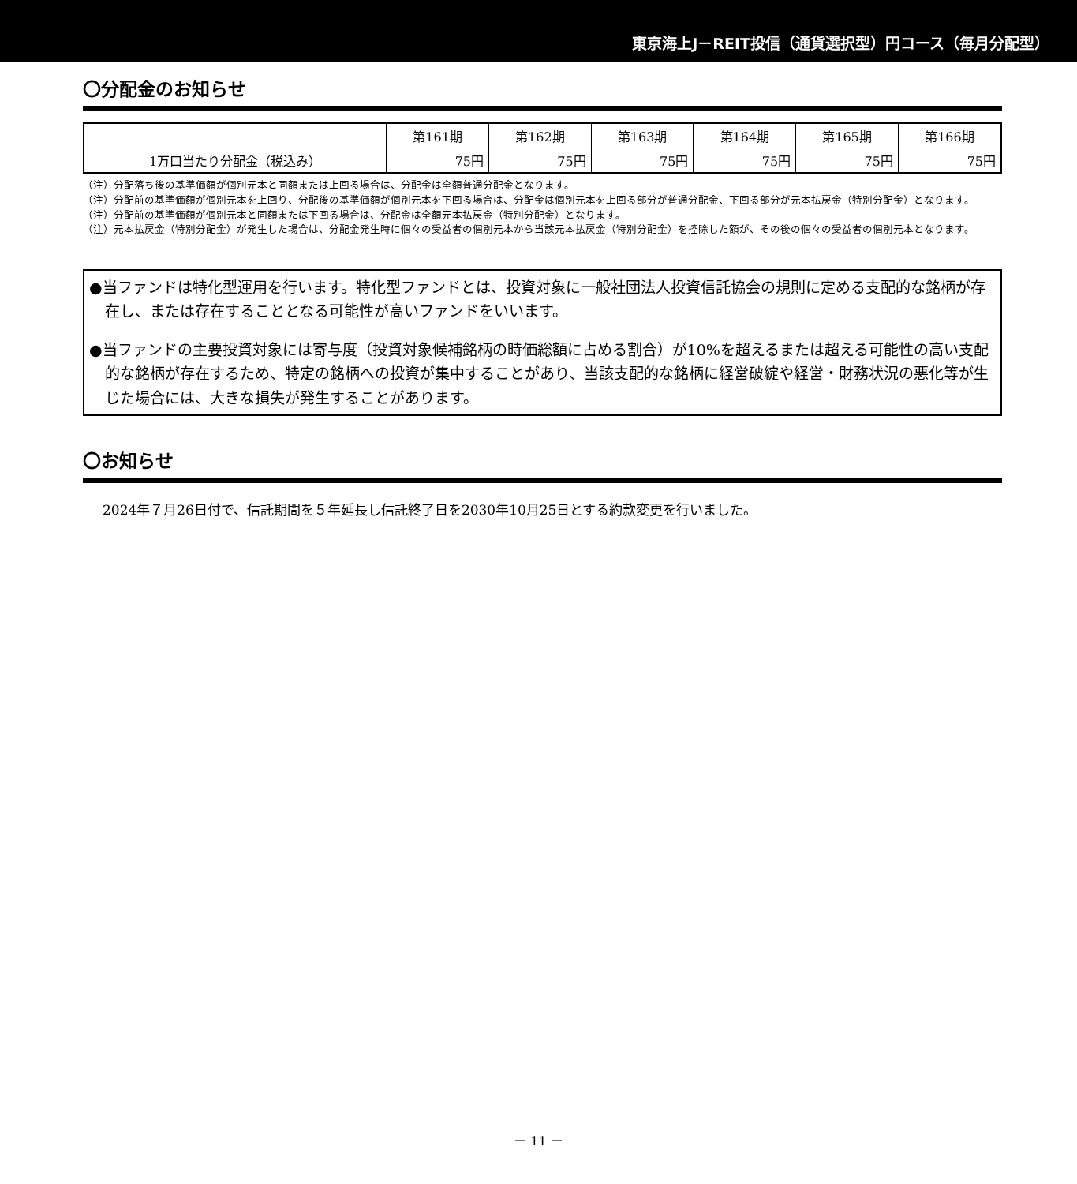東京海上J－REIT投信（通貨選択型）円コース（毎月分配型）
〇分配金のお知らせ
| | 第161期 | 第162期 | 第163期 | 第164期 | 第165期 | 第166期 |
| --- | --- | --- | --- | --- | --- | --- |
| 1万口当たり分配金（税込み） | 75円 | 75円 | 75円 | 75円 | 75円 | 75円 |
（注）分配落ち後の基準価額が個別元本と同額または上回る場合は、分配金は全額普通分配金となります。
（注）分配前の基準価額が個別元本を上回り、分配後の基準価額が個別元本を下回る場合は、分配金は個別元本を上回る部分が普通分配金、下回る部分が元本払戻金（特別分配金）となります。
（注）分配前の基準価額が個別元本と同額または下回る場合は、分配金は全額元本払戻金（特別分配金）となります。
（注）元本払戻金（特別分配金）が発生した場合は、分配金発生時に個々の受益者の個別元本から当該元本払戻金（特別分配金）を控除した額が、その後の個々の受益者の個別元本となります。
●当ファンドは特化型運用を行います。特化型ファンドとは、投資対象に一般社団法人投資信託協会の規則に定める支配的な銘柄が存在し、または存在することとなる可能性が高いファンドをいいます。
●当ファンドの主要投資対象には寄与度（投資対象候補銘柄の時価総額に占める割合）が10%を超えるまたは超える可能性の高い支配的な銘柄が存在するため、特定の銘柄への投資が集中することがあり、当該支配的な銘柄に経営破綻や経営・財務状況の悪化等が生じた場合には、大きな損失が発生することがあります。
〇お知らせ
2024年７月26日付で、信託期間を５年延長し信託終了日を2030年10月25日とする約款変更を行いました。
－ 11 －